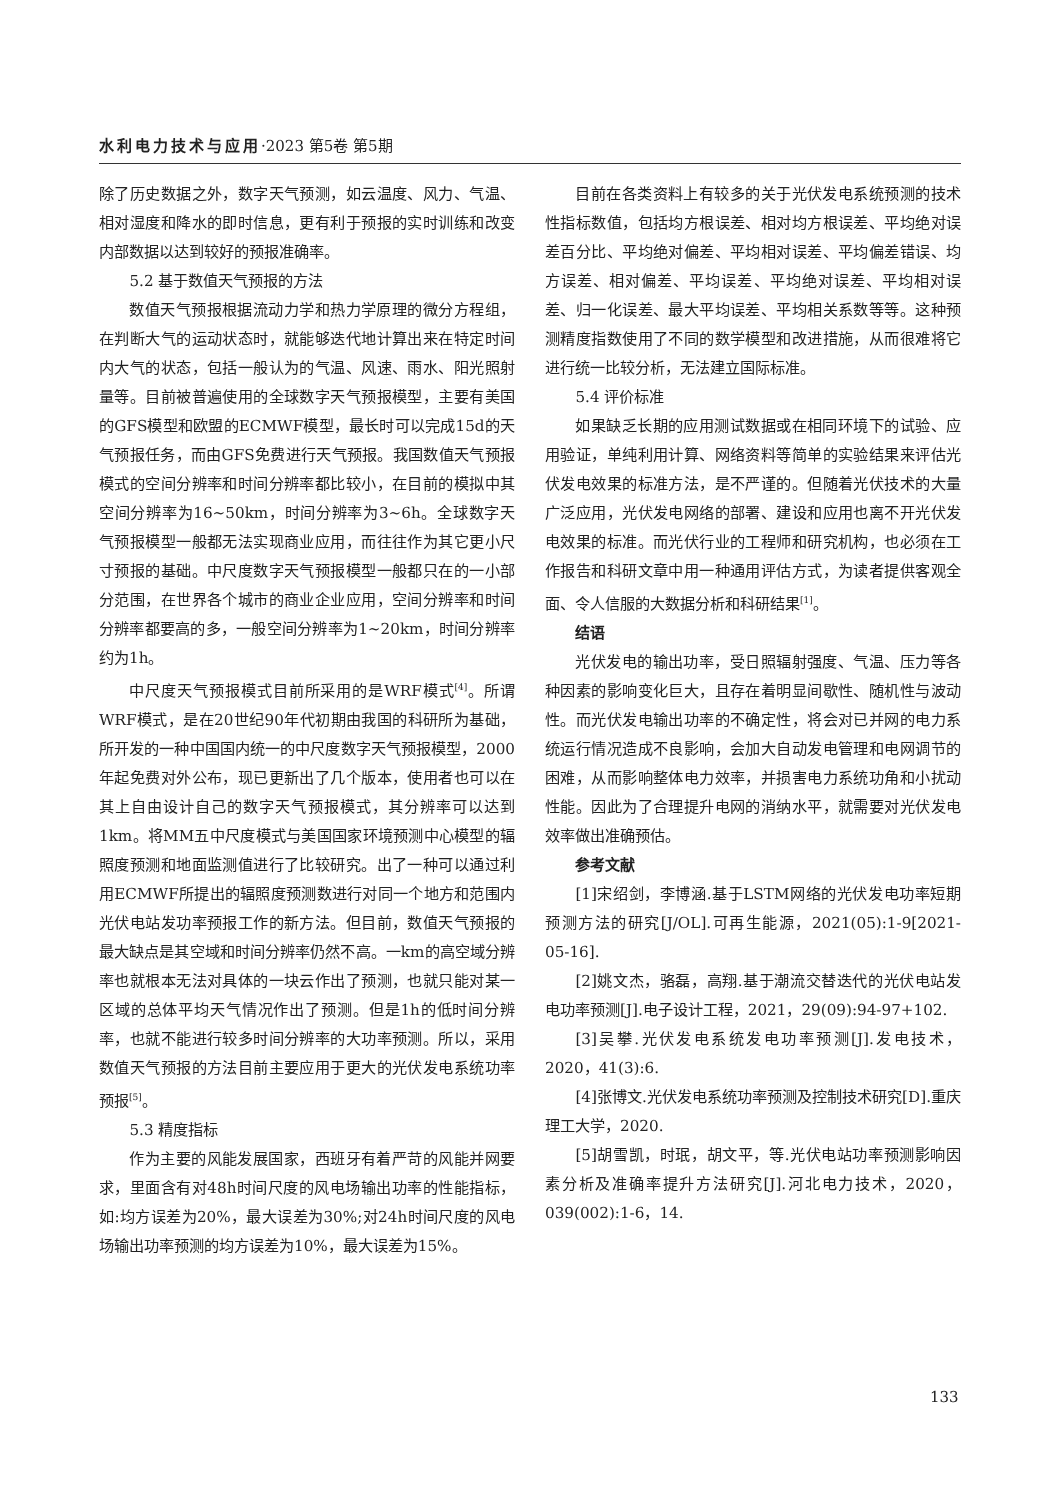水利电力技术与应用·2023 第5卷 第5期
除了历史数据之外，数字天气预测，如云温度、风力、气温、相对湿度和降水的即时信息，更有利于预报的实时训练和改变内部数据以达到较好的预报准确率。
5.2 基于数值天气预报的方法
数值天气预报根据流动力学和热力学原理的微分方程组，在判断大气的运动状态时，就能够迭代地计算出来在特定时间内大气的状态，包括一般认为的气温、风速、雨水、阳光照射量等。目前被普遍使用的全球数字天气预报模型，主要有美国的GFS模型和欧盟的ECMWF模型，最长时可以完成15d的天气预报任务，而由GFS免费进行天气预报。我国数值天气预报模式的空间分辨率和时间分辨率都比较小，在目前的模拟中其空间分辨率为16~50km，时间分辨率为3~6h。全球数字天气预报模型一般都无法实现商业应用，而往往作为其它更小尺寸预报的基础。中尺度数字天气预报模型一般都只在的一小部分范围，在世界各个城市的商业企业应用，空间分辨率和时间分辨率都要高的多，一般空间分辨率为1~20km，时间分辨率约为1h。
中尺度天气预报模式目前所采用的是WRF模式<sup>[4]</sup>。所谓WRF模式，是在20世纪90年代初期由我国的科研所为基础，所开发的一种中国国内统一的中尺度数字天气预报模型，2000年起免费对外公布，现已更新出了几个版本，使用者也可以在其上自由设计自己的数字天气预报模式，其分辨率可以达到1km。将MM五中尺度模式与美国国家环境预测中心模型的辐照度预测和地面监测值进行了比较研究。出了一种可以通过利用ECMWF所提出的辐照度预测数进行对同一个地方和范围内光伏电站发功率预报工作的新方法。但目前，数值天气预报的最大缺点是其空域和时间分辨率仍然不高。一km的高空域分辨率也就根本无法对具体的一块云作出了预测，也就只能对某一区域的总体平均天气情况作出了预测。但是1h的低时间分辨率，也就不能进行较多时间分辨率的大功率预测。所以，采用数值天气预报的方法目前主要应用于更大的光伏发电系统功率预报<sup>[5]</sup>。
5.3 精度指标
作为主要的风能发展国家，西班牙有着严苛的风能并网要求，里面含有对48h时间尺度的风电场输出功率的性能指标，如:均方误差为20%，最大误差为30%;对24h时间尺度的风电场输出功率预测的均方误差为10%，最大误差为15%。
目前在各类资料上有较多的关于光伏发电系统预测的技术性指标数值，包括均方根误差、相对均方根误差、平均绝对误差百分比、平均绝对偏差、平均相对误差、平均偏差错误、均方误差、相对偏差、平均误差、平均绝对误差、平均相对误差、归一化误差、最大平均误差、平均相关系数等等。这种预测精度指数使用了不同的数学模型和改进措施，从而很难将它进行统一比较分析，无法建立国际标准。
5.4 评价标准
如果缺乏长期的应用测试数据或在相同环境下的试验、应用验证，单纯利用计算、网络资料等简单的实验结果来评估光伏发电效果的标准方法，是不严谨的。但随着光伏技术的大量广泛应用，光伏发电网络的部署、建设和应用也离不开光伏发电效果的标准。而光伏行业的工程师和研究机构，也必须在工作报告和科研文章中用一种通用评估方式，为读者提供客观全面、令人信服的大数据分析和科研结果<sup>[1]</sup>。
结语
光伏发电的输出功率，受日照辐射强度、气温、压力等各种因素的影响变化巨大，且存在着明显间歇性、随机性与波动性。而光伏发电输出功率的不确定性，将会对已并网的电力系统运行情况造成不良影响，会加大自动发电管理和电网调节的困难，从而影响整体电力效率，并损害电力系统功角和小扰动性能。因此为了合理提升电网的消纳水平，就需要对光伏发电效率做出准确预估。
参考文献
[1]宋绍剑，李博涵.基于LSTM网络的光伏发电功率短期预测方法的研究[J/OL].可再生能源，2021(05):1-9[2021-05-16].
[2]姚文杰，骆磊，高翔.基于潮流交替迭代的光伏电站发电功率预测[J].电子设计工程，2021，29(09):94-97+102.
[3]吴攀.光伏发电系统发电功率预测[J].发电技术，2020，41(3):6.
[4]张博文.光伏发电系统功率预测及控制技术研究[D].重庆理工大学，2020.
[5]胡雪凯，时珉，胡文平，等.光伏电站功率预测影响因素分析及准确率提升方法研究[J].河北电力技术，2020，039(002):1-6，14.
133